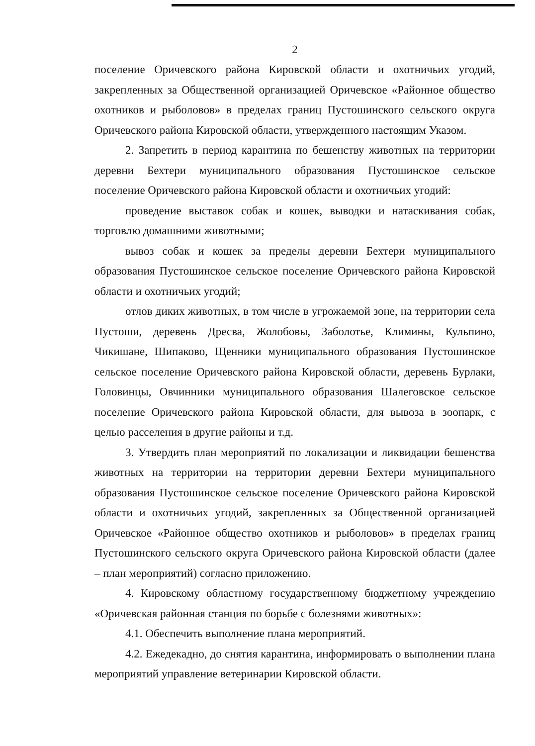2
поселение Оричевского района Кировской области и охотничьих угодий, закрепленных за Общественной организацией Оричевское «Районное общество охотников и рыболовов» в пределах границ Пустошинского сельского округа Оричевского района Кировской области, утвержденного настоящим Указом.
2. Запретить в период карантина по бешенству животных на территории деревни Бехтери муниципального образования Пустошинское сельское поселение Оричевского района Кировской области и охотничьих угодий:
проведение выставок собак и кошек, выводки и натаскивания собак, торговлю домашними животными;
вывоз собак и кошек за пределы деревни Бехтери муниципального образования Пустошинское сельское поселение Оричевского района Кировской области и охотничьих угодий;
отлов диких животных, в том числе в угрожаемой зоне, на территории села Пустоши, деревень Дресва, Жолобовы, Заболотье, Климины, Кульпино, Чикишане, Шипаково, Щенники муниципального образования Пустошинское сельское поселение Оричевского района Кировской области, деревень Бурлаки, Головинцы, Овчинники муниципального образования Шалеговское сельское поселение Оричевского района Кировской области, для вывоза в зоопарк, с целью расселения в другие районы и т.д.
3. Утвердить план мероприятий по локализации и ликвидации бешенства животных на территории на территории деревни Бехтери муниципального образования Пустошинское сельское поселение Оричевского района Кировской области и охотничьих угодий, закрепленных за Общественной организацией Оричевское «Районное общество охотников и рыболовов» в пределах границ Пустошинского сельского округа Оричевского района Кировской области (далее – план мероприятий) согласно приложению.
4. Кировскому областному государственному бюджетному учреждению «Оричевская районная станция по борьбе с болезнями животных»:
4.1. Обеспечить выполнение плана мероприятий.
4.2. Ежедекадно, до снятия карантина, информировать о выполнении плана мероприятий управление ветеринарии Кировской области.